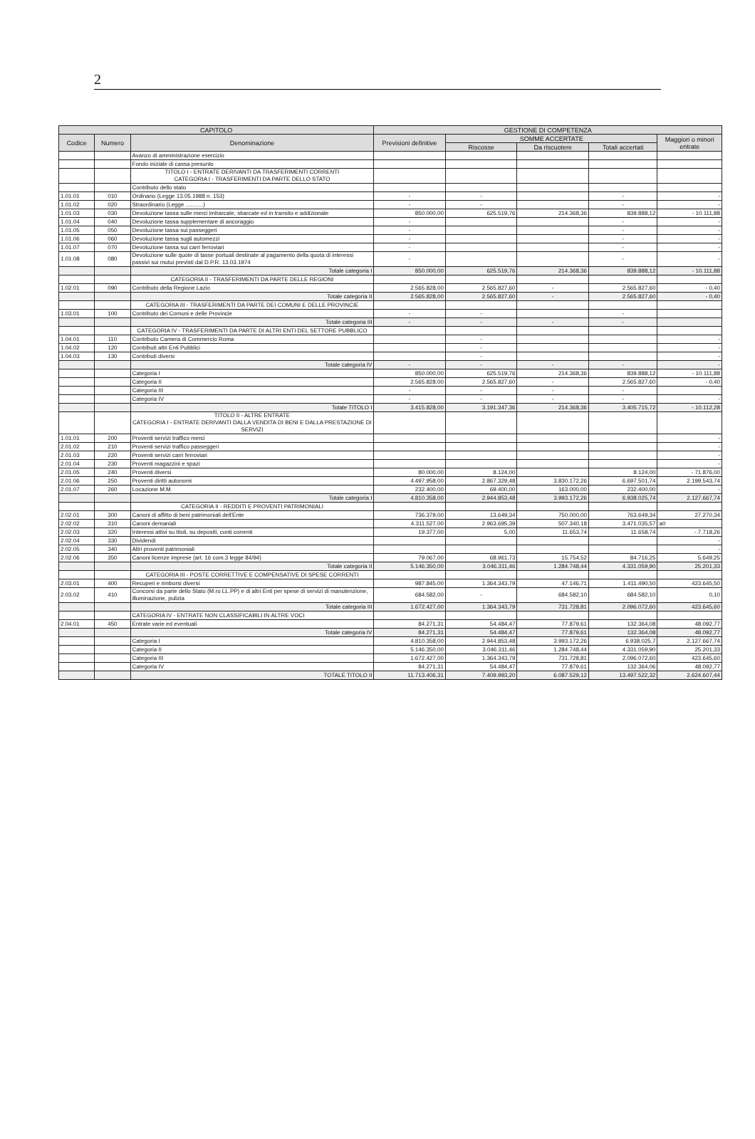2
| CAPITOLO | | | GESTIONE DI COMPETENZA | | | | |
| --- | --- | --- | --- | --- | --- | --- | --- |
| Codice | Numero | Denominazione | Previsioni definitive | SOMME ACCERTATE | | | Maggiori o minori entrate |
| | | | | Riscosse | Da riscuotere | Totali accertati | |
| | | Avanzo di amministrazione esercizio | | | | | |
| | | Fondo iniziale di cassa presunto | | | | | |
| | | TITOLO I - ENTRATE DERIVANTI DA TRASFERIMENTI CORRENTI CATEGORIA I - TRASFERIMENTI DA PARTE DELLO STATO | | | | | |
| | | Contributo dello stato | | | | | |
| 1.01.01 | 010 | Ordinario (Legge 13.05.1988 n. 153) | - | - | | - | - |
| 1.01.02 | 020 | Straordinario (Legge ...........) | - | - | | - | - |
| 1.01.03 | 030 | Devoluzione tassa sulle merci imbarcate, sbarcate ed in transito e addizionale | 850.000,00 | 625.519,76 | 214.368,36 | 839.888,12 | - 10.111,88 |
| 1.01.04 | 040 | Devoluzione tassa supplementare di ancoraggio | - | | | - | - |
| 1.01.05 | 050 | Devoluzione tassa sui passeggeri | - | | | - | - |
| 1.01.06 | 060 | Devoluzione tassa sugli automezzi | - | | | - | - |
| 1.01.07 | 070 | Devoluzione tassa sui carri ferroviari | - | | | - | - |
| 1.01.08 | 080 | Devoluzione sulle quote di tasse portuali destinate al pagamento della quota di interessi passivi sui mutui previsti dal D.P.R. 13.03.1974 | - | | | - | - |
| | | Totale categoria I | 850.000,00 | 625.519,76 | 214.368,36 | 839.888,12 | - 10.111,88 |
| | | CATEGORIA II - TRASFERIMENTI DA PARTE DELLE REGIONI | | | | | |
| 1.02.01 | 090 | Contributo della Regione Lazio | 2.565.828,00 | 2.565.827,60 | - | 2.565.827,60 | - 0,40 |
| | | Totale categoria II | 2.565.828,00 | 2.565.827,60 | - | 2.565.827,60 | - 0,40 |
| | | CATEGORIA III - TRASFERIMENTI DA PARTE DEI COMUNI E DELLE PROVINCIE | | | | | |
| 1.03.01 | 100 | Contributo dei Comuni e delle Provincie | - | - | | - | |
| | | Totale categoria III | - | - | - | - | |
| | | CATEGORIA IV - TRASFERIMENTI DA PARTE DI ALTRI ENTI DEL SETTORE PUBBLICO | | | | | |
| 1.04.01 | 110 | Contributo Camera di Commercio Roma | | - | | | - |
| 1.04.02 | 120 | Contributi altri Enti Pubblici | | - | | | - |
| 1.04.03 | 130 | Contributi diversi | | - | | | - |
| | | Totale categoria IV | - | - | - | - | - |
| | | Categoria I | 850.000,00 | 625.519,76 | 214.368,36 | 839.888,12 | - 10.111,88 |
| | | Categoria II | 2.565.828,00 | 2.565.827,60 | - | 2.565.827,60 | - 0,40 |
| | | Categoria III | - | - | - | - | |
| | | Categoria IV | - | - | - | - | - |
| | | Totale TITOLO I | 3.415.828,00 | 3.191.347,36 | 214.368,36 | 3.405.715,72 | - 10.112,28 |
| | | TITOLO II - ALTRE ENTRATE CATEGORIA I - ENTRATE DERIVANTI DALLA VENDITA DI BENI E DALLA PRESTAZIONE DI SERVIZI | | | | | |
| 1.01.01 | 200 | Proventi servizi traffico merci | | | | | - |
| 2.01.02 | 210 | Proventi servizi traffico passeggeri | | | | | - |
| 2.01.03 | 220 | Proventi servizi carri ferroviari | | | | | - |
| 2.01.04 | 230 | Proventi magazzini e spazi | | | | | - |
| 2.01.05 | 240 | Proventi diversi | 80.000,00 | 8.124,00 | | 8.124,00 | - 71.876,00 |
| 2.01.06 | 250 | Proventi diritti autonomi | 4.497.958,00 | 2.867.329,48 | 3.830.172,26 | 6.697.501,74 | 2.199.543,74 |
| 2.01.07 | 260 | Locazione M.M. | 232.400,00 | 69.400,00 | 163.000,00 | 232.400,00 | - |
| | | Totale categoria I | 4.810.358,00 | 2.944.853,48 | 3.993.172,26 | 6.938.025,74 | 2.127.667,74 |
| | | CATEGORIA II - REDDITI E PROVENTI PATRIMONIALI | | | | | |
| 2.02.01 | 300 | Canoni di affitto di beni patrimoniali dell'Ente | 736.379,00 | 13.649,34 | 750.000,00 | 763.649,34 | 27.270,34 |
| 2.02.02 | 310 | Canoni demaniali | 4.311.527,00 | 2.963.695,39 | 507.340,18 | 3.471.035,57 | a0 |
| 2.02.03 | 320 | Interessi attivi su titoli, su depositi, conti correnti | 19.377,00 | 5,00 | 11.653,74 | 11.658,74 | - 7.718,26 |
| 2.02.04 | 330 | Dividendi | | | | | - |
| 2.02.05 | 340 | Altri proventi patrimoniali | | | | | - |
| 2.02.06 | 350 | Canoni licenze imprese (art. 16 com.3 legge 84/94) | 79.067,00 | 68.961,73 | 15.754,52 | 84.716,25 | 5.649,25 |
| | | Totale categoria II | 5.146.350,00 | 3.046.311,46 | 1.284.748,44 | 4.331.059,90 | 25.201,33 |
| | | CATEGORIA III - POSTE CORRETTIVE E COMPENSATIVE DI SPESE CORRENTI | | | | | |
| 2.03.01 | 400 | Recuperi e rimborsi diversi | 987.845,00 | 1.364.343,79 | 47.146,71 | 1.411.490,50 | 423.645,50 |
| 2.03.02 | 410 | Concorsi da parte dello Stato (M.ro LL.PP) e di altri Enti per spese di servizi di manutenzione, illuminazione, pulizia | 684.582,00 | - | 684.582,10 | 684.582,10 | 0,10 |
| | | Totale categoria III | 1.672.427,00 | 1.364.343,79 | 731.728,81 | 2.096.072,60 | 423.645,60 |
| | | CATEGORIA IV - ENTRATE NON CLASSIFICABILI IN ALTRE VOCI | | | | | |
| 2.04.01 | 450 | Entrate varie ed eventuali | 84.271,31 | 54.484,47 | 77.879,61 | 132.364,08 | 48.092,77 |
| | | Totale categoria IV | 84.271,31 | 54.484,47 | 77.879,61 | 132.364,08 | 48.092,77 |
| | | Categoria I | 4.810.358,00 | 2.944.853,48 | 3.993.172,26 | 6.938.025,7 | 2.127.667,74 |
| | | Categoria II | 5.146.350,00 | 3.046.311,46 | 1.284.748,44 | 4.331.059,90 | 25.201,33 |
| | | Categoria III | 1.672.427,00 | 1.364.343,79 | 731.728,81 | 2.096.072,60 | 423.645,60 |
| | | Categoria IV | 84.271,31 | 54.484,47 | 77.879,61 | 132.364,06 | 48.092,77 |
| | | TOTALE TITOLO II | 11.713.406,31 | 7.409.993,20 | 6.087.529,12 | 13.497.522,32 | 2.624.607,44 |